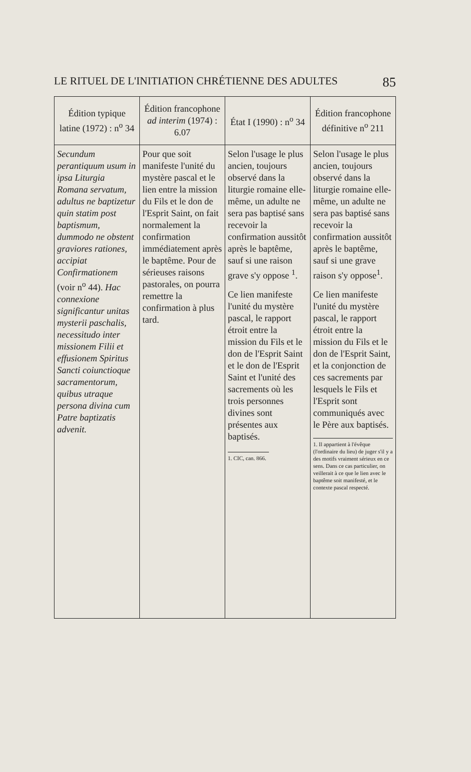LE RITUEL DE L'INITIATION CHRÉTIENNE DES ADULTES 85
| Édition typique latine (1972) : n<sup>o</sup> 34 | Édition francophone ad interim (1974) : 6.07 | État I (1990) : n<sup>o</sup> 34 | Édition francophone définitive n<sup>o</sup> 211 |
| --- | --- | --- | --- |
| Secundum perantiquum usum in ipsa Liturgia Romana servatum, adultus ne baptizetur quin statim post baptismum, dummodo ne obstent graviores rationes, accipiat Confirmationem (voir n<sup>o</sup> 44). Hac connexione significantur unitas mysterii paschalis, necessitudo inter missionem Filii et effusionem Spiritus Sancti coiunctioque sacramentorum, quibus utraque persona divina cum Patre baptizatis advenit. | Pour que soit manifeste l'unité du mystère pascal et le lien entre la mission du Fils et le don de l'Esprit Saint, on fait normalement la confirmation immédiatement après le baptême. Pour de sérieuses raisons pastorales, on pourra remettre la confirmation à plus tard. | Selon l'usage le plus ancien, toujours observé dans la liturgie romaine elle-même, un adulte ne sera pas baptisé sans recevoir la confirmation aussitôt après le baptême, sauf si une raison grave s'y oppose <sup>1</sup>. Ce lien manifeste l'unité du mystère pascal, le rapport étroit entre la mission du Fils et le don de l'Esprit Saint et le don de l'Esprit Saint et l'unité des sacrements où les trois personnes divines sont présentes aux baptisés. 1. CIC, can. 866. | Selon l'usage le plus ancien, toujours observé dans la liturgie romaine elle-même, un adulte ne sera pas baptisé sans recevoir la confirmation aussitôt après le baptême, sauf si une grave raison s'y oppose<sup>1</sup>. Ce lien manifeste l'unité du mystère pascal, le rapport étroit entre la mission du Fils et le don de l'Esprit Saint, et la conjonction de ces sacrements par lesquels le Fils et l'Esprit sont communiqués avec le Père aux baptisés. 1. Il appartient à l'évêque (l'ordinaire du lieu) de juger s'il y a des motifs vraiment sérieux en ce sens. Dans ce cas particulier, on veillerait à ce que le lien avec le baptême soit manifesté, et le contexte pascal respecté. |